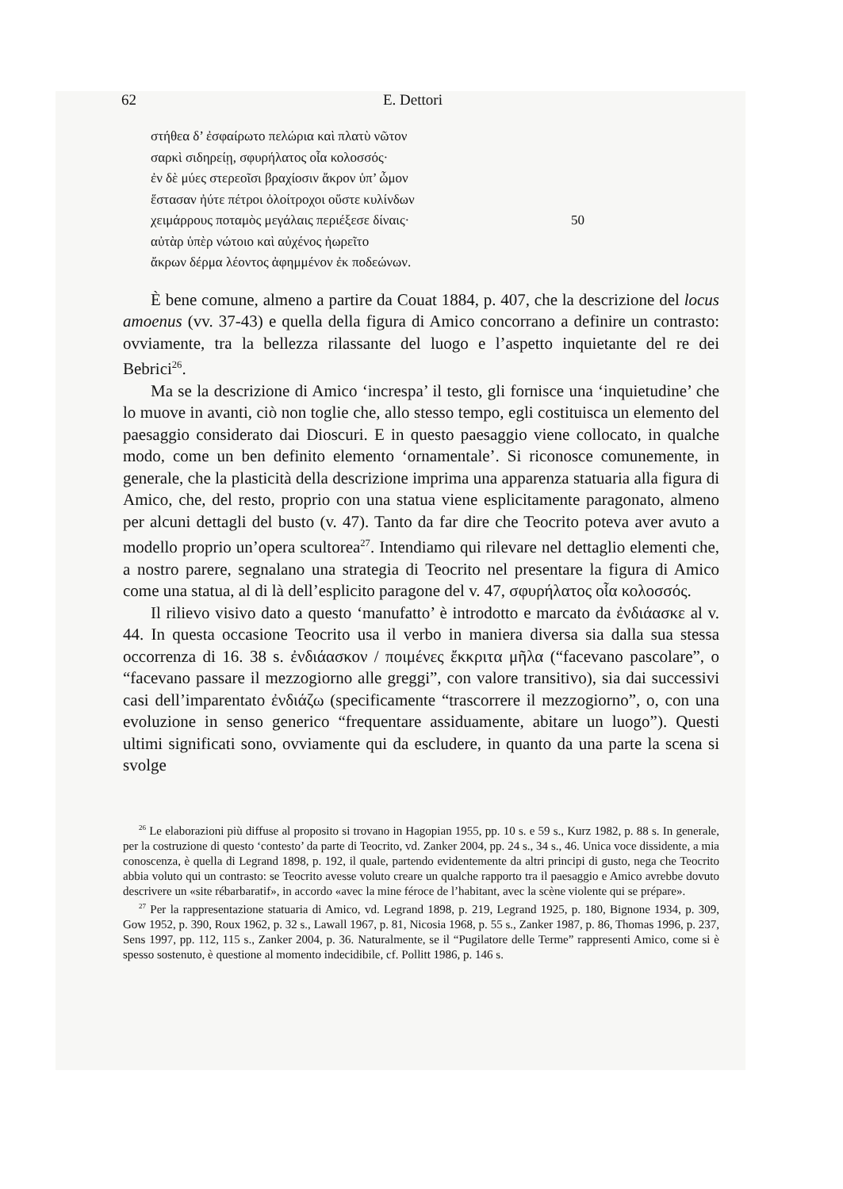62 E. Dettori
στήθεα δ’ ἐσφαίρωτο πελώρια καὶ πλατὺ νῶτον
σαρκὶ σιδηρείῃ, σφυρήλατος οἷα κολοσσός·
ἐν δὲ μύες στερεοῖσι βραχίοσιν ἄκρον ὑπ’ ὦμον
ἕστασαν ἠύτε πέτροι ὀλοίτροχοι οὕστε κυλίνδων
χειμάρρους ποταμὸς μεγάλαις περιέξεσε δίναις· 50
αὐτὰρ ὑπὲρ νώτοιο καὶ αὐχένος ἠωρεῖτο
ἄκρων δέρμα λέοντος ἀφημμένον ἐκ ποδεώνων.
È bene comune, almeno a partire da Couat 1884, p. 407, che la descrizione del locus amoenus (vv. 37-43) e quella della figura di Amico concorrano a definire un contrasto: ovviamente, tra la bellezza rilassante del luogo e l’aspetto inquietante del re dei Bebrici<sup>26</sup>.
Ma se la descrizione di Amico ‘increspa’ il testo, gli fornisce una ‘inquietudine’ che lo muove in avanti, ciò non toglie che, allo stesso tempo, egli costituisca un elemento del paesaggio considerato dai Dioscuri. E in questo paesaggio viene collocato, in qualche modo, come un ben definito elemento ‘ornamentale’. Si riconosce comunemente, in generale, che la plasticità della descrizione imprima una apparenza statuaria alla figura di Amico, che, del resto, proprio con una statua viene esplicitamente paragonato, almeno per alcuni dettagli del busto (v. 47). Tanto da far dire che Teocrito poteva aver avuto a modello proprio un’opera scultorea<sup>27</sup>. Intendiamo qui rilevare nel dettaglio elementi che, a nostro parere, segnalano una strategia di Teocrito nel presentare la figura di Amico come una statua, al di là dell’esplicito paragone del v. 47, σφυρήλατος οἷα κολοσσός.
Il rilievo visivo dato a questo ‘manufatto’ è introdotto e marcato da ἐνδιάασκε al v. 44. In questa occasione Teocrito usa il verbo in maniera diversa sia dalla sua stessa occorrenza di 16. 38 s. ἐνδιάασκον / ποιμένες ἔκκριτα μῆλα (“facevano pascolare”, o “facevano passare il mezzogiorno alle greggi”, con valore transitivo), sia dai successivi casi dell’imparentato ἐνδιάζω (specificamente “trascorrere il mezzogiorno”, o, con una evoluzione in senso generico “frequentare assiduamente, abitare un luogo”). Questi ultimi significati sono, ovviamente qui da escludere, in quanto da una parte la scena si svolge
<sup>26</sup> Le elaborazioni più diffuse al proposito si trovano in Hagopian 1955, pp. 10 s. e 59 s., Kurz 1982, p. 88 s. In generale, per la costruzione di questo ‘contesto’ da parte di Teocrito, vd. Zanker 2004, pp. 24 s., 34 s., 46. Unica voce dissidente, a mia conoscenza, è quella di Legrand 1898, p. 192, il quale, partendo evidentemente da altri principi di gusto, nega che Teocrito abbia voluto qui un contrasto: se Teocrito avesse voluto creare un qualche rapporto tra il paesaggio e Amico avrebbe dovuto descrivere un «site rébarbaratif», in accordo «avec la mine féroce de l’habitant, avec la scène violente qui se prépare».
<sup>27</sup> Per la rappresentazione statuaria di Amico, vd. Legrand 1898, p. 219, Legrand 1925, p. 180, Bignone 1934, p. 309, Gow 1952, p. 390, Roux 1962, p. 32 s., Lawall 1967, p. 81, Nicosia 1968, p. 55 s., Zanker 1987, p. 86, Thomas 1996, p. 237, Sens 1997, pp. 112, 115 s., Zanker 2004, p. 36. Naturalmente, se il “Pugilatore delle Terme” rappresenti Amico, come si è spesso sostenuto, è questione al momento indecidibile, cf. Pollitt 1986, p. 146 s.